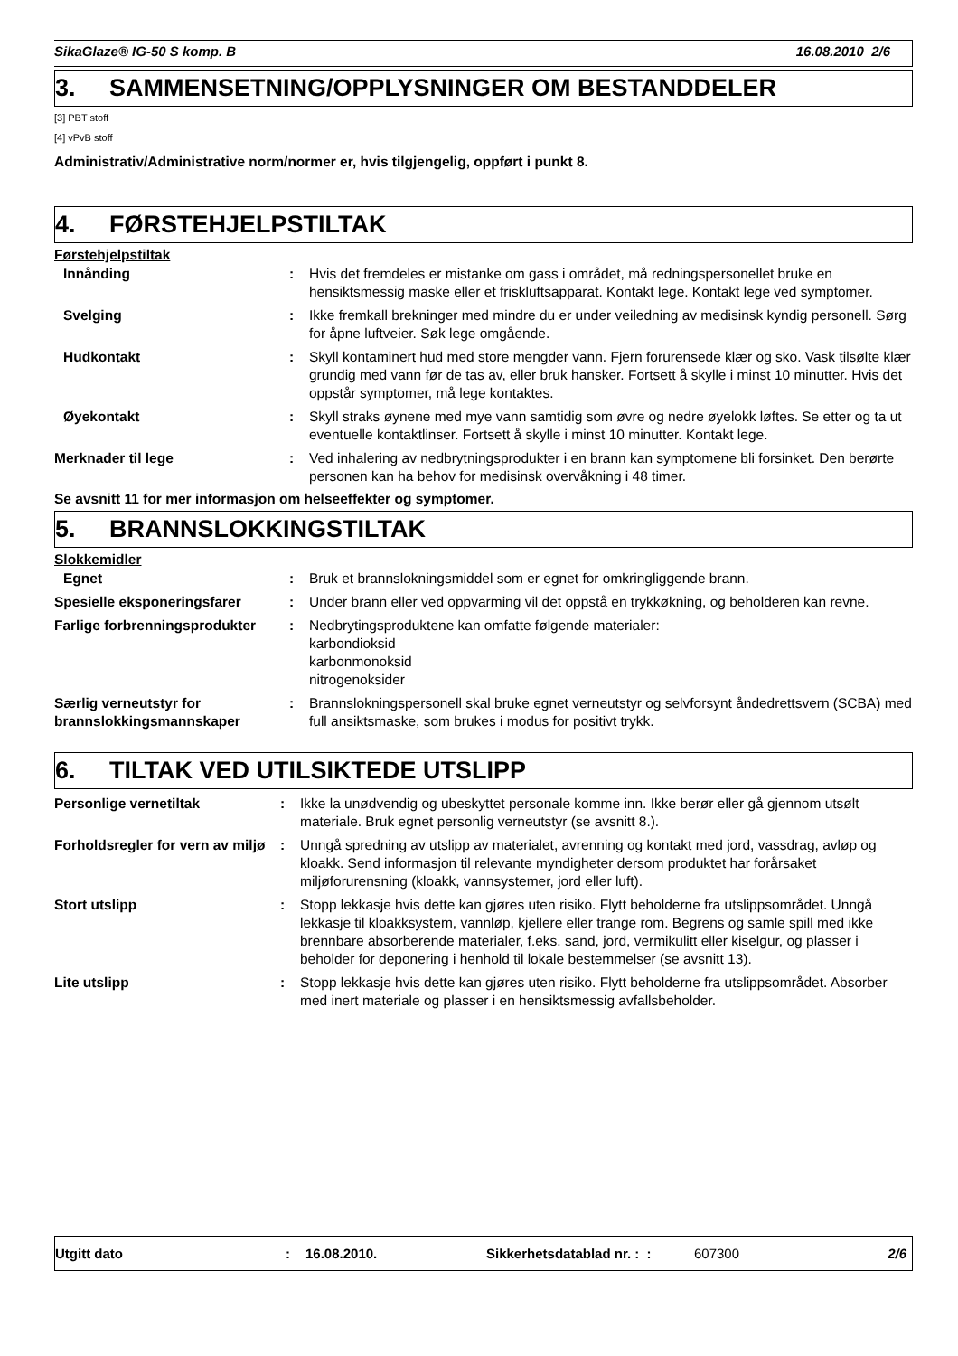SikaGlaze® IG-50 S komp. B 16.08.2010 2/6
3. SAMMENSETNING/OPPLYSNINGER OM BESTANDDELER
[3] PBT stoff
[4] vPvB stoff
Administrativ/Administrative norm/normer er, hvis tilgjengelig, oppført i punkt 8.
4. FØRSTEHJELPSTILTAK
Førstehjelpstiltak
| Innånding | : | Hvis det fremdeles er mistanke om gass i området, må redningspersonellet bruke en hensiktsmessig maske eller et friskluftsapparat. Kontakt lege. Kontakt lege ved symptomer. |
| Svelging | : | Ikke fremkall brekninger med mindre du er under veiledning av medisinsk kyndig personell. Sørg for åpne luftveier. Søk lege omgående. |
| Hudkontakt | : | Skyll kontaminert hud med store mengder vann. Fjern forurensede klær og sko. Vask tilsølte klær grundig med vann før de tas av, eller bruk hansker. Fortsett å skylle i minst 10 minutter. Hvis det oppstår symptomer, må lege kontaktes. |
| Øyekontakt | : | Skyll straks øynene med mye vann samtidig som øvre og nedre øyelokk løftes. Se etter og ta ut eventuelle kontaktlinser. Fortsett å skylle i minst 10 minutter. Kontakt lege. |
| Merknader til lege | : | Ved inhalering av nedbrytningsprodukter i en brann kan symptomene bli forsinket. Den berørte personen kan ha behov for medisinsk overvåkning i 48 timer. |
Se avsnitt 11 for mer informasjon om helseeffekter og symptomer.
5. BRANNSLOKKINGSTILTAK
Slokkemidler
| Egnet | : | Bruk et brannslokningsmiddel som er egnet for omkringliggende brann. |
| Spesielle eksponeringsfarer | : | Under brann eller ved oppvarming vil det oppstå en trykkøkning, og beholderen kan revne. |
| Farlige forbrenningsprodukter | : | Nedbrytingsproduktene kan omfatte følgende materialer: karbondioksid karbonmonoksid nitrogenoksider |
| Særlig verneutstyr for brannslokkingsmannskaper | : | Brannslokningspersonell skal bruke egnet verneutstyr og selvforsynt åndedrettsvern (SCBA) med full ansiktsmaske, som brukes i modus for positivt trykk. |
6. TILTAK VED UTILSIKTEDE UTSLIPP
| Personlige vernetiltak | : | Ikke la unødvendig og ubeskyttet personale komme inn. Ikke berør eller gå gjennom utsølt materiale. Bruk egnet personlig verneutstyr (se avsnitt 8.). |
| Forholdsregler for vern av miljø | : | Unngå spredning av utslipp av materialet, avrenning og kontakt med jord, vassdrag, avløp og kloakk. Send informasjon til relevante myndigheter dersom produktet har forårsaket miljøforurensning (kloakk, vannsystemer, jord eller luft). |
| Stort utslipp | : | Stopp lekkasje hvis dette kan gjøres uten risiko. Flytt beholderne fra utslippsområdet. Unngå lekkasje til kloakksystem, vannløp, kjellere eller trange rom. Begrens og samle spill med ikke brennbare absorberende materialer, f.eks. sand, jord, vermikulitt eller kiselgur, og plasser i beholder for deponering i henhold til lokale bestemmelser (se avsnitt 13). |
| Lite utslipp | : | Stopp lekkasje hvis dette kan gjøres uten risiko. Flytt beholderne fra utslippsområdet. Absorber med inert materiale og plasser i en hensiktsmessig avfallsbeholder. |
Utgitt dato: 16.08.2010. Sikkerhetsdatablad nr. : : 607300 2/6